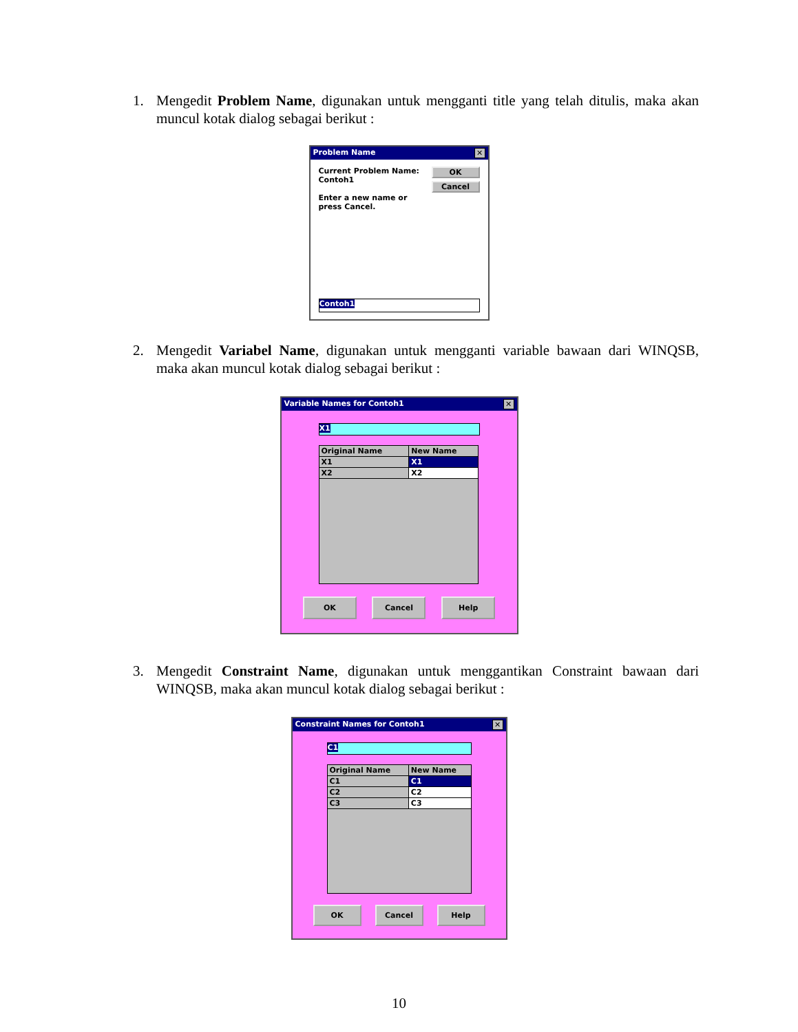1. Mengedit Problem Name, digunakan untuk mengganti title yang telah ditulis, maka akan muncul kotak dialog sebagai berikut :
Problem Name ✕
Current Problem Name:
Contoh1
Enter a new name or
press Cancel.
OK
Cancel
Contoh1
2. Mengedit Variabel Name, digunakan untuk mengganti variable bawaan dari WINQSB, maka akan muncul kotak dialog sebagai berikut :
Variable Names for Contoh1 ✕
X1
| Original Name | New Name |
| --- | --- |
| X1 | X1 |
| X2 | X2 |
OK Cancel Help
3. Mengedit Constraint Name, digunakan untuk menggantikan Constraint bawaan dari WINQSB, maka akan muncul kotak dialog sebagai berikut :
Constraint Names for Contoh1 ✕
C1
| Original Name | New Name |
| --- | --- |
| C1 | C1 |
| C2 | C2 |
| C3 | C3 |
OK Cancel Help
10